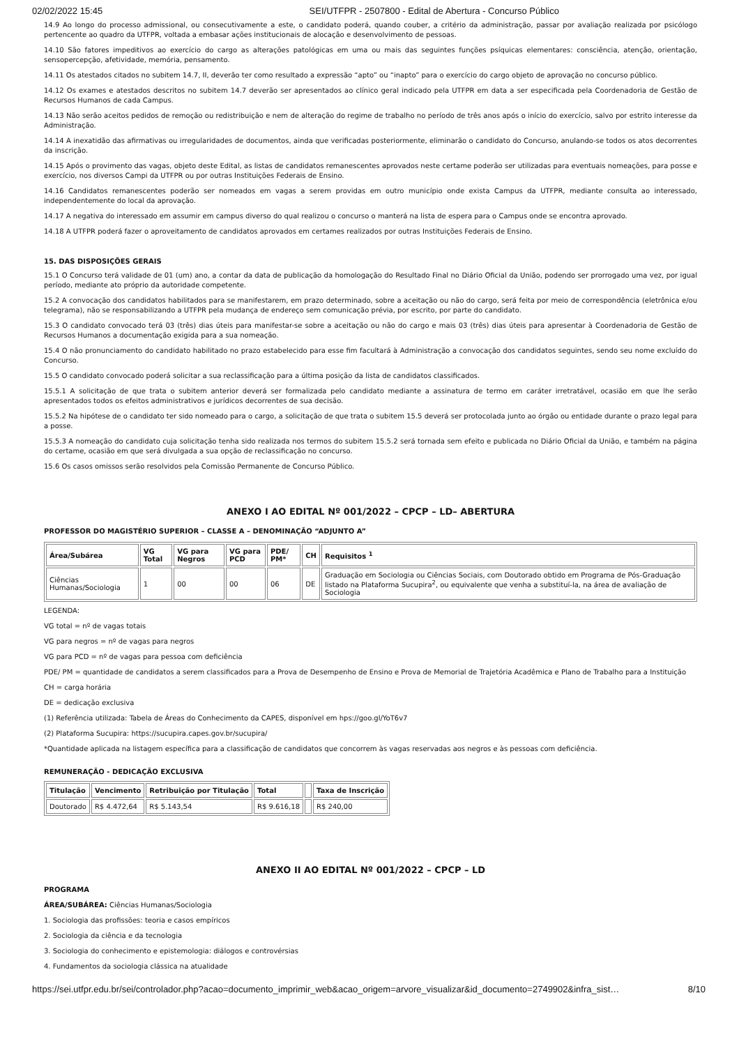02/02/2022 15:45 SEI/UTFPR - 2507800 - Edital de Abertura - Concurso Público
14.9 Ao longo do processo admissional, ou consecutivamente a este, o candidato poderá, quando couber, a critério da administração, passar por avaliação realizada por psicólogo pertencente ao quadro da UTFPR, voltada a embasar ações institucionais de alocação e desenvolvimento de pessoas.
14.10 São fatores impeditivos ao exercício do cargo as alterações patológicas em uma ou mais das seguintes funções psíquicas elementares: consciência, atenção, orientação, sensopercepção, afetividade, memória, pensamento.
14.11 Os atestados citados no subitem 14.7, II, deverão ter como resultado a expressão “apto” ou “inapto” para o exercício do cargo objeto de aprovação no concurso público.
14.12 Os exames e atestados descritos no subitem 14.7 deverão ser apresentados ao clínico geral indicado pela UTFPR em data a ser especificada pela Coordenadoria de Gestão de Recursos Humanos de cada Campus.
14.13 Não serão aceitos pedidos de remoção ou redistribuição e nem de alteração do regime de trabalho no período de três anos após o início do exercício, salvo por estrito interesse da Administração.
14.14 A inexatidão das afirmativas ou irregularidades de documentos, ainda que verificadas posteriormente, eliminarão o candidato do Concurso, anulando-se todos os atos decorrentes da inscrição.
14.15 Após o provimento das vagas, objeto deste Edital, as listas de candidatos remanescentes aprovados neste certame poderão ser utilizadas para eventuais nomeações, para posse e exercício, nos diversos Campi da UTFPR ou por outras Instituições Federais de Ensino.
14.16 Candidatos remanescentes poderão ser nomeados em vagas a serem providas em outro município onde exista Campus da UTFPR, mediante consulta ao interessado, independentemente do local da aprovação.
14.17 A negativa do interessado em assumir em campus diverso do qual realizou o concurso o manterá na lista de espera para o Campus onde se encontra aprovado.
14.18 A UTFPR poderá fazer o aproveitamento de candidatos aprovados em certames realizados por outras Instituições Federais de Ensino.
15. DAS DISPOSIÇÕES GERAIS
15.1 O Concurso terá validade de 01 (um) ano, a contar da data de publicação da homologação do Resultado Final no Diário Oficial da União, podendo ser prorrogado uma vez, por igual período, mediante ato próprio da autoridade competente.
15.2 A convocação dos candidatos habilitados para se manifestarem, em prazo determinado, sobre a aceitação ou não do cargo, será feita por meio de correspondência (eletrônica e/ou telegrama), não se responsabilizando a UTFPR pela mudança de endereço sem comunicação prévia, por escrito, por parte do candidato.
15.3 O candidato convocado terá 03 (três) dias úteis para manifestar-se sobre a aceitação ou não do cargo e mais 03 (três) dias úteis para apresentar à Coordenadoria de Gestão de Recursos Humanos a documentação exigida para a sua nomeação.
15.4 O não pronunciamento do candidato habilitado no prazo estabelecido para esse fim facultará à Administração a convocação dos candidatos seguintes, sendo seu nome excluído do Concurso.
15.5 O candidato convocado poderá solicitar a sua reclassificação para a última posição da lista de candidatos classificados.
15.5.1 A solicitação de que trata o subitem anterior deverá ser formalizada pelo candidato mediante a assinatura de termo em caráter irretratável, ocasião em que lhe serão apresentados todos os efeitos administrativos e jurídicos decorrentes de sua decisão.
15.5.2 Na hipótese de o candidato ter sido nomeado para o cargo, a solicitação de que trata o subitem 15.5 deverá ser protocolada junto ao órgão ou entidade durante o prazo legal para a posse.
15.5.3 A nomeação do candidato cuja solicitação tenha sido realizada nos termos do subitem 15.5.2 será tornada sem efeito e publicada no Diário Oficial da União, e também na página do certame, ocasião em que será divulgada a sua opção de reclassificação no concurso.
15.6 Os casos omissos serão resolvidos pela Comissão Permanente de Concurso Público.
ANEXO I AO EDITAL Nº 001/2022 – CPCP – LD– ABERTURA
PROFESSOR DO MAGISTÉRIO SUPERIOR – CLASSE A – DENOMINAÇÃO “ADJUNTO A”
| Área/Subárea | VG Total | VG para Negros | VG para PCD | PDE/ PM* | CH | Requisitos <sup>1</sup> |
| --- | --- | --- | --- | --- | --- | --- |
| Ciências Humanas/Sociologia | 1 | 00 | 00 | 06 | DE | Graduação em Sociologia ou Ciências Sociais, com Doutorado obtido em Programa de Pós-Graduação listado na Plataforma Sucupira<sup>2</sup>, ou equivalente que venha a substituí-la, na área de avaliação de Sociologia |
LEGENDA:
VG total = nº de vagas totais
VG para negros = nº de vagas para negros
VG para PCD = nº de vagas para pessoa com deficiência
PDE/ PM = quantidade de candidatos a serem classificados para a Prova de Desempenho de Ensino e Prova de Memorial de Trajetória Acadêmica e Plano de Trabalho para a Instituição
CH = carga horária
DE = dedicação exclusiva
(1) Referência utilizada: Tabela de Áreas do Conhecimento da CAPES, disponível em hps://goo.gl/YoT6v7
(2) Plataforma Sucupira: https://sucupira.capes.gov.br/sucupira/
*Quantidade aplicada na listagem específica para a classificação de candidatos que concorrem às vagas reservadas aos negros e às pessoas com deficiência.
REMUNERAÇÃO - DEDICAÇÃO EXCLUSIVA
| Titulação | Vencimento | Retribuição por Titulação | Total | | Taxa de Inscrição |
| --- | --- | --- | --- | --- | --- |
| Doutorado | R$ 4.472,64 | R$ 5.143,54 | R$ 9.616,18 | | R$ 240,00 |
ANEXO II AO EDITAL Nº 001/2022 – CPCP – LD
PROGRAMA
ÁREA/SUBÁREA: Ciências Humanas/Sociologia
1. Sociologia das profissões: teoria e casos empíricos
2. Sociologia da ciência e da tecnologia
3. Sociologia do conhecimento e epistemologia: diálogos e controvérsias
4. Fundamentos da sociologia clássica na atualidade
https://sei.utfpr.edu.br/sei/controlador.php?acao=documento_imprimir_web&acao_origem=arvore_visualizar&id_documento=2749902&infra_sist… 8/10